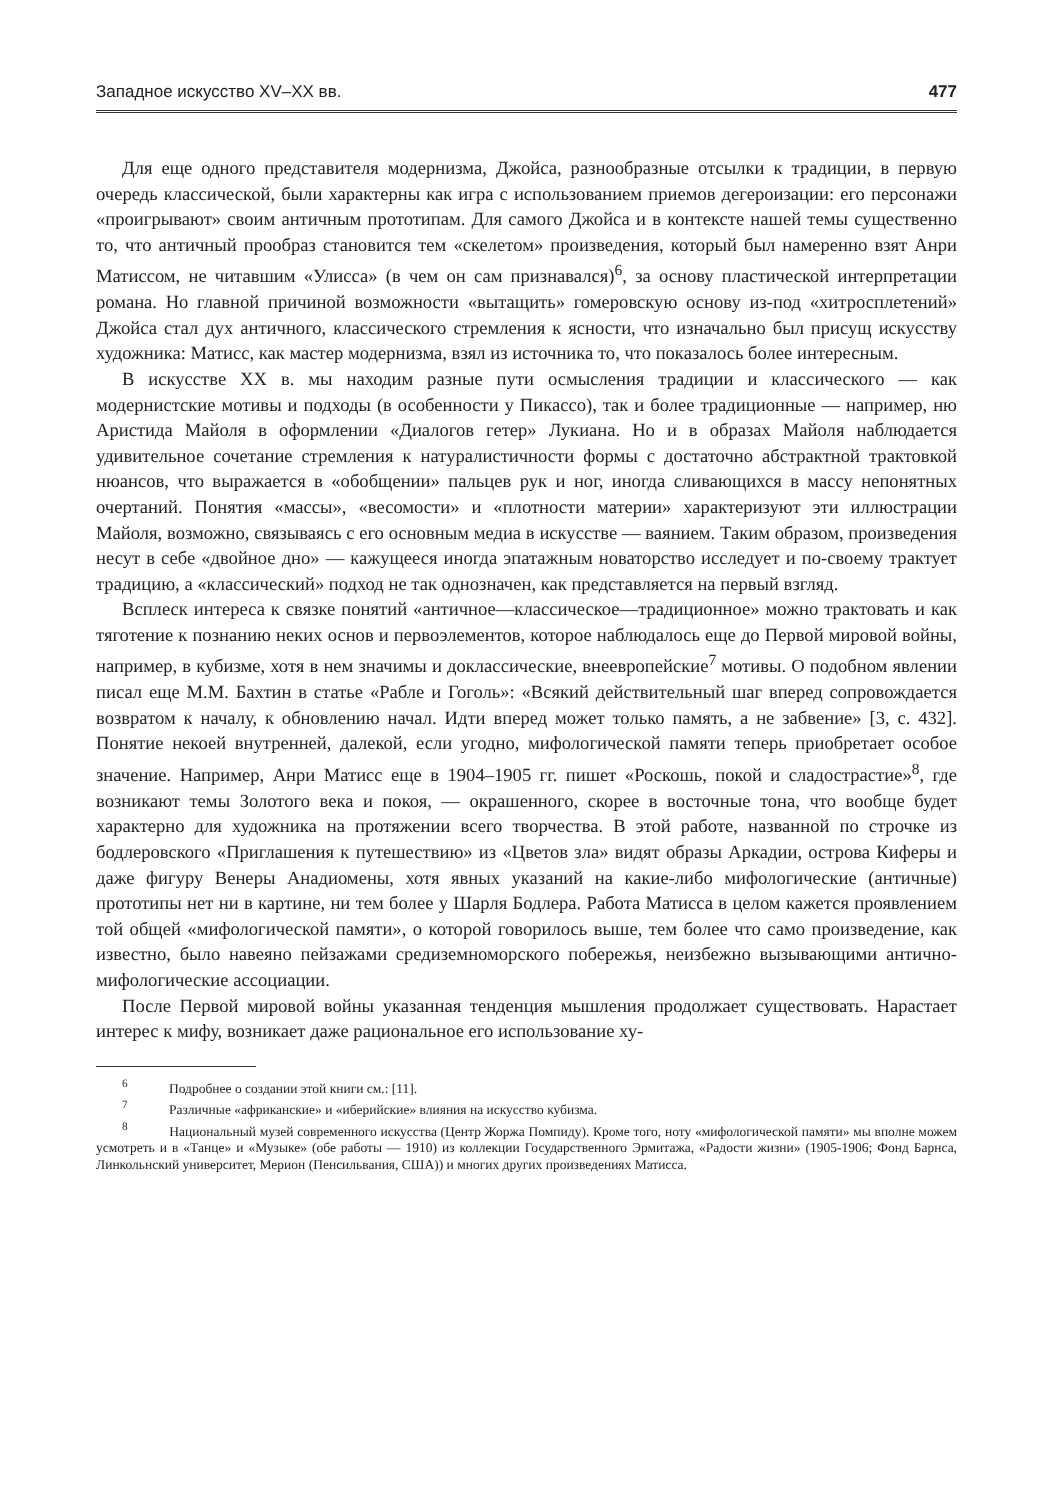Западное искусство XV–XX вв. 477
Для еще одного представителя модернизма, Джойса, разнообразные отсылки к традиции, в первую очередь классической, были характерны как игра с использованием приемов дегероизации: его персонажи «проигрывают» своим античным прототипам. Для самого Джойса и в контексте нашей темы существенно то, что античный прообраз становится тем «скелетом» произведения, который был намеренно взят Анри Матиссом, не читавшим «Улисса» (в чем он сам признавался)<sup>6</sup>, за основу пластической интерпретации романа. Но главной причиной возможности «вытащить» гомеровскую основу из-под «хитросплетений» Джойса стал дух античного, классического стремления к ясности, что изначально был присущ искусству художника: Матисс, как мастер модернизма, взял из источника то, что показалось более интересным.
В искусстве XX в. мы находим разные пути осмысления традиции и классического — как модернистские мотивы и подходы (в особенности у Пикассо), так и более традиционные — например, ню Аристида Майоля в оформлении «Диалогов гетер» Лукиана. Но и в образах Майоля наблюдается удивительное сочетание стремления к натуралистичности формы с достаточно абстрактной трактовкой нюансов, что выражается в «обобщении» пальцев рук и ног, иногда сливающихся в массу непонятных очертаний. Понятия «массы», «весомости» и «плотности материи» характеризуют эти иллюстрации Майоля, возможно, связываясь с его основным медиа в искусстве — ваянием. Таким образом, произведения несут в себе «двойное дно» — кажущееся иногда эпатажным новаторство исследует и по-своему трактует традицию, а «классический» подход не так однозначен, как представляется на первый взгляд.
Всплеск интереса к связке понятий «античное—классическое—традиционное» можно трактовать и как тяготение к познанию неких основ и первоэлементов, которое наблюдалось еще до Первой мировой войны, например, в кубизме, хотя в нем значимы и доклассические, внеевропейские<sup>7</sup> мотивы. О подобном явлении писал еще М.М. Бахтин в статье «Рабле и Гоголь»: «Всякий действительный шаг вперед сопровождается возвратом к началу, к обновлению начал. Идти вперед может только память, а не забвение» [3, с. 432]. Понятие некоей внутренней, далекой, если угодно, мифологической памяти теперь приобретает особое значение. Например, Анри Матисс еще в 1904–1905 гг. пишет «Роскошь, покой и сладострастие»<sup>8</sup>, где возникают темы Золотого века и покоя, — окрашенного, скорее в восточные тона, что вообще будет характерно для художника на протяжении всего творчества. В этой работе, названной по строчке из бодлеровского «Приглашения к путешествию» из «Цветов зла» видят образы Аркадии, острова Киферы и даже фигуру Венеры Анадиомены, хотя явных указаний на какие-либо мифологические (античные) прототипы нет ни в картине, ни тем более у Шарля Бодлера. Работа Матисса в целом кажется проявлением той общей «мифологической памяти», о которой говорилось выше, тем более что само произведение, как известно, было навеяно пейзажами средиземноморского побережья, неизбежно вызывающими антично-мифологические ассоциации.
После Первой мировой войны указанная тенденция мышления продолжает существовать. Нарастает интерес к мифу, возникает даже рациональное его использование ху-
<sup>6</sup> Подробнее о создании этой книги см.: [11].
<sup>7</sup> Различные «африканские» и «иберийские» влияния на искусство кубизма.
<sup>8</sup> Национальный музей современного искусства (Центр Жоржа Помпиду). Кроме того, ноту «мифологической памяти» мы вполне можем усмотреть и в «Танце» и «Музыке» (обе работы — 1910) из коллекции Государственного Эрмитажа, «Радости жизни» (1905-1906; Фонд Барнса, Линкольнский университет, Мерион (Пенсильвания, США)) и многих других произведениях Матисса.